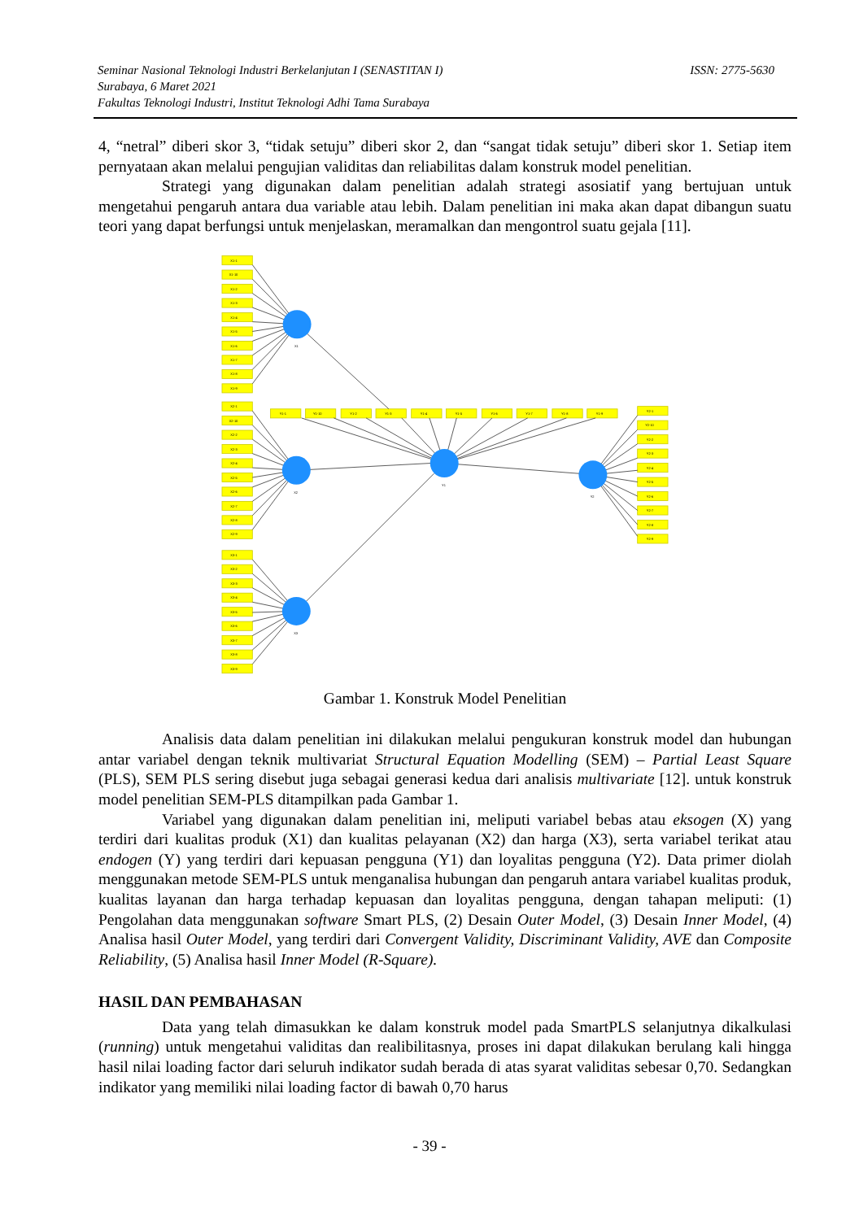ISSN: 2775-5630 Seminar Nasional Teknologi Industri Berkelanjutan I (SENASTITAN I)
Surabaya, 6 Maret 2021
Fakultas Teknologi Industri, Institut Teknologi Adhi Tama Surabaya
4, “netral” diberi skor 3, “tidak setuju” diberi skor 2, dan “sangat tidak setuju” diberi skor 1. Setiap item pernyataan akan melalui pengujian validitas dan reliabilitas dalam konstruk model penelitian.
Strategi yang digunakan dalam penelitian adalah strategi asosiatif yang bertujuan untuk mengetahui pengaruh antara dua variable atau lebih. Dalam penelitian ini maka akan dapat dibangun suatu teori yang dapat berfungsi untuk menjelaskan, meramalkan dan mengontrol suatu gejala [11].
X1-1
X1-10
X1-2
X1-3
X1-4
X1-5
X1-6
X1-7
X1-8
X1-9
X2-1
X2-10
X2-2
X2-3
X2-4
X2-5
X2-6
X2-7
X2-8
X2-9
X3-1
X3-2
X3-3
X3-4
X3-5
X3-6
X3-7
X3-8
X3-9
Y1-1
Y1-10
Y1-2
Y1-3
Y1-4
Y1-5
Y1-6
Y1-7
Y1-8
Y1-9
Y2-1
Y2-10
Y2-2
Y2-3
Y2-4
Y2-5
Y2-6
Y2-7
Y2-8
Y2-9
X1
X2
X3
Y1
Y2
Gambar 1. Konstruk Model Penelitian
Analisis data dalam penelitian ini dilakukan melalui pengukuran konstruk model dan hubungan antar variabel dengan teknik multivariat Structural Equation Modelling (SEM) – Partial Least Square (PLS), SEM PLS sering disebut juga sebagai generasi kedua dari analisis multivariate [12]. untuk konstruk model penelitian SEM-PLS ditampilkan pada Gambar 1.
Variabel yang digunakan dalam penelitian ini, meliputi variabel bebas atau eksogen (X) yang terdiri dari kualitas produk (X1) dan kualitas pelayanan (X2) dan harga (X3), serta variabel terikat atau endogen (Y) yang terdiri dari kepuasan pengguna (Y1) dan loyalitas pengguna (Y2). Data primer diolah menggunakan metode SEM-PLS untuk menganalisa hubungan dan pengaruh antara variabel kualitas produk, kualitas layanan dan harga terhadap kepuasan dan loyalitas pengguna, dengan tahapan meliputi: (1) Pengolahan data menggunakan software Smart PLS, (2) Desain Outer Model, (3) Desain Inner Model, (4) Analisa hasil Outer Model, yang terdiri dari Convergent Validity, Discriminant Validity, AVE dan Composite Reliability, (5) Analisa hasil Inner Model (R-Square).
HASIL DAN PEMBAHASAN
Data yang telah dimasukkan ke dalam konstruk model pada SmartPLS selanjutnya dikalkulasi (running) untuk mengetahui validitas dan realibilitasnya, proses ini dapat dilakukan berulang kali hingga hasil nilai loading factor dari seluruh indikator sudah berada di atas syarat validitas sebesar 0,70. Sedangkan indikator yang memiliki nilai loading factor di bawah 0,70 harus
- 39 -